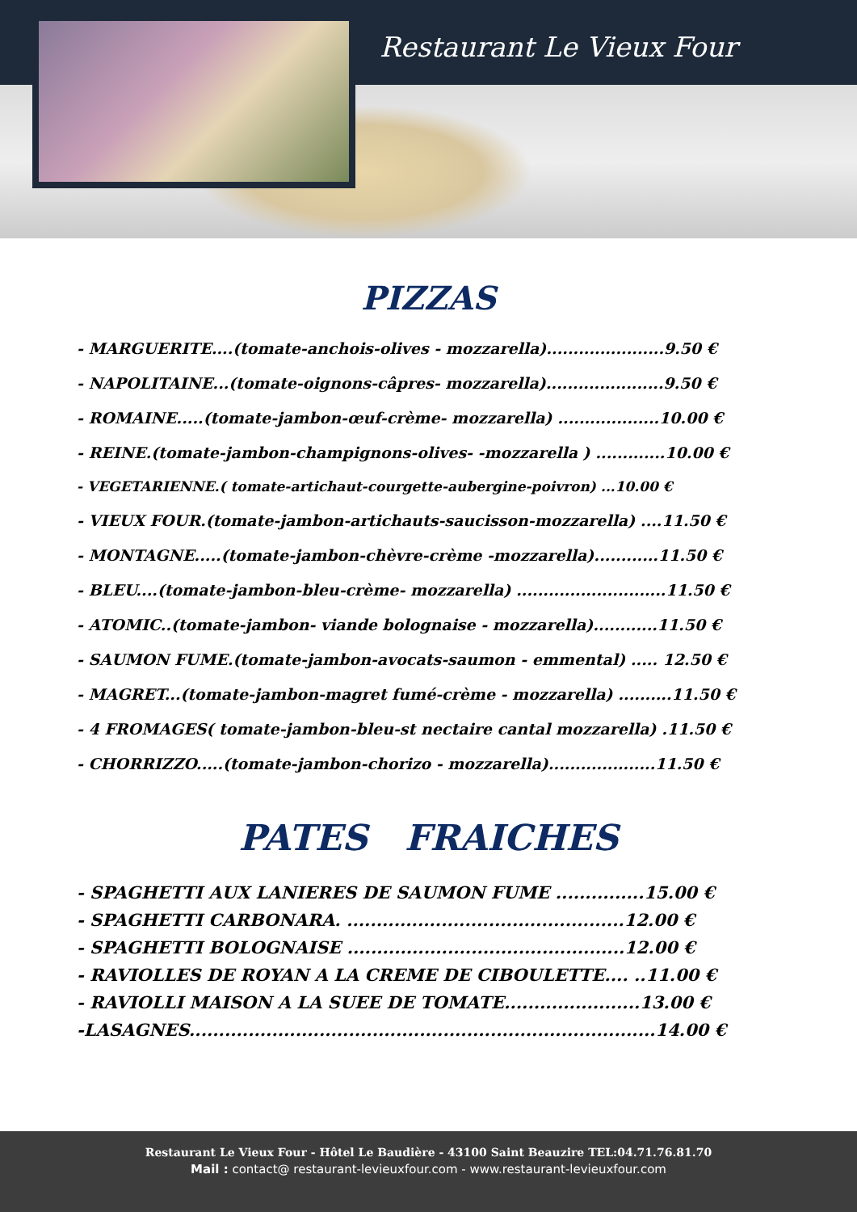Restaurant Le Vieux Four
PIZZAS
- MARGUERITE....(tomate-anchois-olives - mozzarella)......................9.50 €
- NAPOLITAINE...(tomate-oignons-câpres- mozzarella)......................9.50 €
- ROMAINE.....(tomate-jambon-œuf-crème- mozzarella) ...................10.00 €
- REINE.(tomate-jambon-champignons-olives- -mozzarella ) .............10.00 €
- VEGETARIENNE.( tomate-artichaut-courgette-aubergine-poivron) ...10.00 €
- VIEUX FOUR.(tomate-jambon-artichauts-saucisson-mozzarella) ....11.50 €
- MONTAGNE.....(tomate-jambon-chèvre-crème -mozzarella)............11.50 €
- BLEU....(tomate-jambon-bleu-crème- mozzarella) ............................11.50 €
- ATOMIC..(tomate-jambon- viande bolognaise - mozzarella)............11.50 €
- SAUMON FUME.(tomate-jambon-avocats-saumon - emmental) ..... 12.50 €
- MAGRET...(tomate-jambon-magret fumé-crème - mozzarella) ..........11.50 €
- 4 FROMAGES( tomate-jambon-bleu-st nectaire cantal mozzarella) .11.50 €
- CHORRIZZO.....(tomate-jambon-chorizo - mozzarella)....................11.50 €
PATES FRAICHES
- SPAGHETTI AUX LANIERES DE SAUMON FUME ...............15.00 €
- SPAGHETTI CARBONARA. ...............................................12.00 €
- SPAGHETTI BOLOGNAISE ...............................................12.00 €
- RAVIOLLES DE ROYAN A LA CREME DE CIBOULETTE.... ..11.00 €
- RAVIOLLI MAISON A LA SUEE DE TOMATE.......................13.00 €
-LASAGNES...............................................................................14.00 €
Restaurant Le Vieux Four - Hôtel Le Baudière - 43100 Saint Beauzire TEL:04.71.76.81.70
Mail : contact@ restaurant-levieuxfour.com - www.restaurant-levieuxfour.com